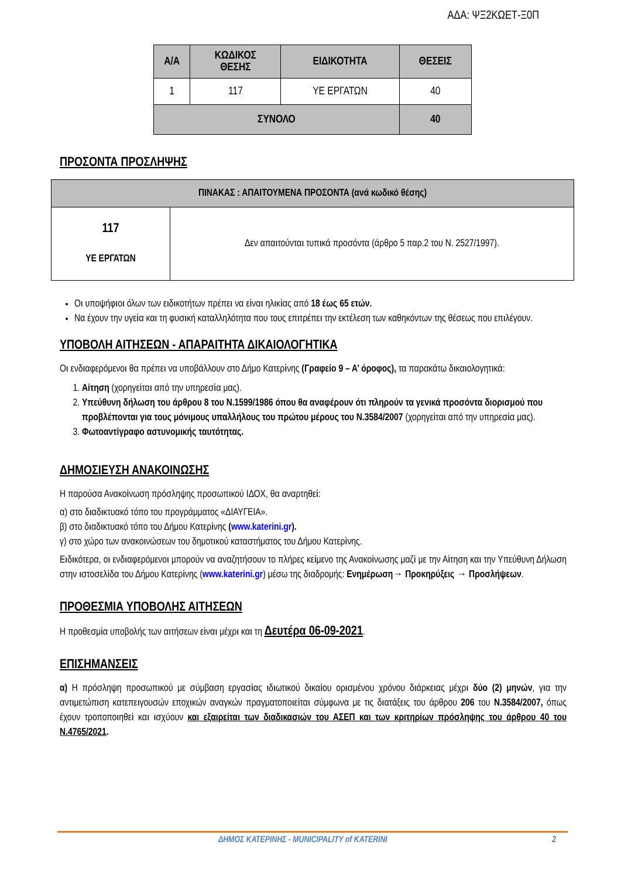ΑΔΑ: ΨΞ2ΚΩΕΤ-Ξ0Π
| Α/Α | ΚΩΔΙΚΟΣ ΘΕΣΗΣ | ΕΙΔΙΚΟΤΗΤΑ | ΘΕΣΕΙΣ |
| --- | --- | --- | --- |
| 1 | 117 | ΥΕ ΕΡΓΑΤΩΝ | 40 |
| ΣΥΝΟΛΟ | | | 40 |
ΠΡΟΣΟΝΤΑ ΠΡΟΣΛΗΨΗΣ
| ΠΙΝΑΚΑΣ : ΑΠΑΙΤΟΥΜΕΝΑ ΠΡΟΣΟΝΤΑ (ανά κωδικό θέσης) | |
| --- | --- |
| 117 ΥΕ ΕΡΓΑΤΩΝ | Δεν απαιτούνται τυπικά προσόντα (άρθρο 5 παρ.2 του Ν. 2527/1997). |
Οι υποψήφιοι όλων των ειδικοτήτων πρέπει να είναι ηλικίας από 18 έως 65 ετών.
Να έχουν την υγεία και τη φυσική καταλληλότητα που τους επιτρέπει την εκτέλεση των καθηκόντων της θέσεως που επιλέγουν.
ΥΠΟΒΟΛΗ ΑΙΤΗΣΕΩΝ - ΑΠΑΡΑΙΤΗΤΑ ΔΙΚΑΙΟΛΟΓΗΤΙΚΑ
Οι ενδιαφερόμενοι θα πρέπει να υποβάλλουν στο Δήμο Κατερίνης (Γραφείο 9 – Α’ όροφος), τα παρακάτω δικαιολογητικά:
1. Αίτηση (χορηγείται από την υπηρεσία μας).
2. Υπεύθυνη δήλωση του άρθρου 8 του Ν.1599/1986 όπου θα αναφέρουν ότι πληρούν τα γενικά προσόντα διορισμού που προβλέπονται για τους μόνιμους υπαλλήλους του πρώτου μέρους του Ν.3584/2007 (χορηγείται από την υπηρεσία μας).
3. Φωτοαντίγραφο αστυνομικής ταυτότητας.
ΔΗΜΟΣΙΕΥΣΗ ΑΝΑΚΟΙΝΩΣΗΣ
Η παρούσα Ανακοίνωση πρόσληψης προσωπικού ΙΔΟΧ, θα αναρτηθεί:
α) στο διαδικτυακό τόπο του προγράμματος «ΔΙΑΥΓΕΙΑ».
β) στο διαδικτυακό τόπο του Δήμου Κατερίνης (www.katerini.gr).
γ) στο χώρο των ανακοινώσεων του δημοτικού καταστήματος του Δήμου Κατερίνης.
Ειδικότερα, οι ενδιαφερόμενοι μπορούν να αναζητήσουν το πλήρες κείμενο της Ανακοίνωσης μαζί με την Αίτηση και την Υπεύθυνη Δήλωση στην ιστοσελίδα του Δήμου Κατερίνης (www.katerini.gr) μέσω της διαδρομής: Ενημέρωση→ Προκηρύξεις → Προσλήψεων.
ΠΡΟΘΕΣΜΙΑ ΥΠΟΒΟΛΗΣ ΑΙΤΗΣΕΩΝ
Η προθεσμία υποβολής των αιτήσεων είναι μέχρι και τη Δευτέρα 06-09-2021.
ΕΠΙΣΗΜΑΝΣΕΙΣ
α) Η πρόσληψη προσωπικού με σύμβαση εργασίας ιδιωτικού δικαίου ορισμένου χρόνου διάρκειας μέχρι δύο (2) μηνών, για την αντιμετώπιση κατεπειγουσών εποχικών αναγκών πραγματοποιείται σύμφωνα με τις διατάξεις του άρθρου 206 του Ν.3584/2007, όπως έχουν τροποποιηθεί και ισχύουν και εξαιρείται των διαδικασιών του ΑΣΕΠ και των κριτηρίων πρόσληψης του άρθρου 40 του Ν.4765/2021.
ΔΗΜΟΣ ΚΑΤΕΡΙΝΗΣ - MUNICIPALITY of KATERINI 2